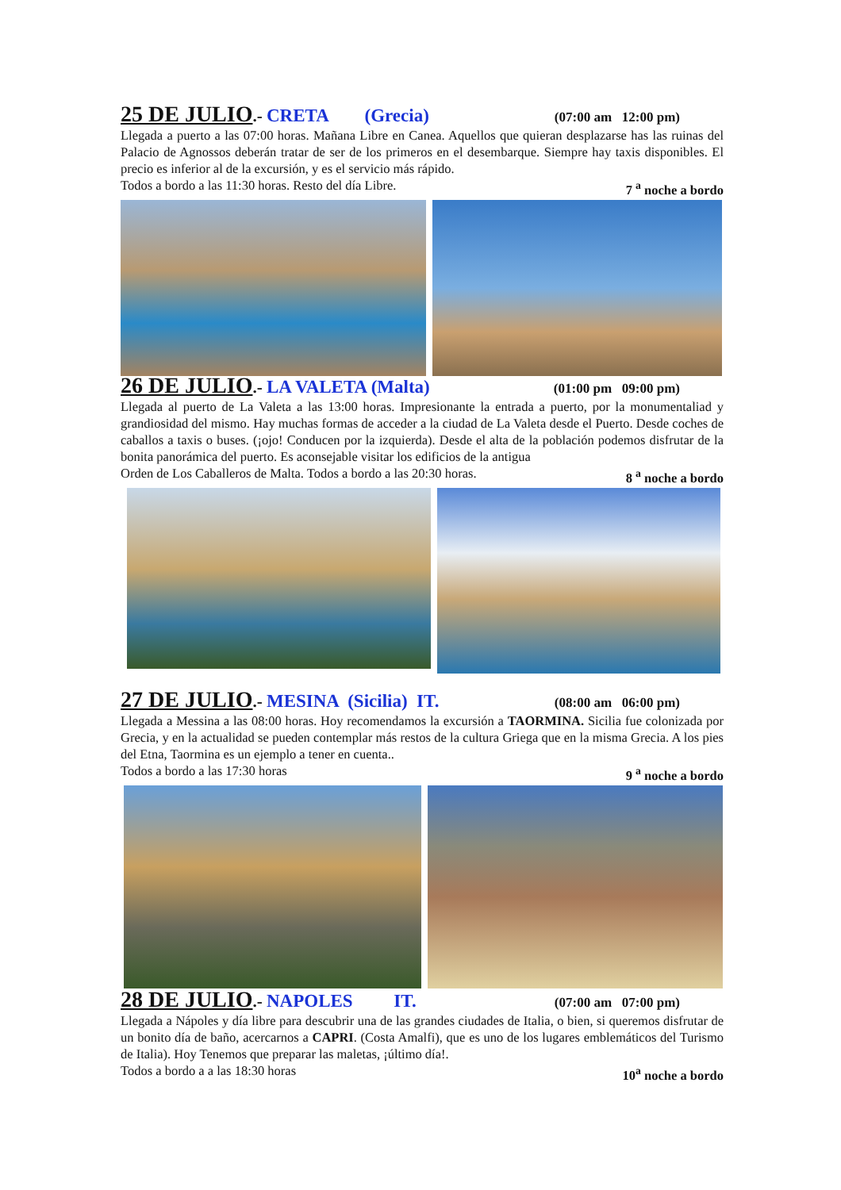25 DE JULIO.- CRETA (Grecia) (07:00 am 12:00 pm)
Llegada a puerto a las 07:00 horas. Mañana Libre en Canea. Aquellos que quieran desplazarse has las ruinas del Palacio de Agnossos deberán tratar de ser de los primeros en el desembarque. Siempre hay taxis disponibles. El precio es inferior al de la excursión, y es el servicio más rápido.
Todos a bordo a las 11:30 horas. Resto del día Libre. 7 <sup>a</sup> noche a bordo
26 DE JULIO.- LA VALETA (Malta) (01:00 pm 09:00 pm)
Llegada al puerto de La Valeta a las 13:00 horas. Impresionante la entrada a puerto, por la monumentaliad y grandiosidad del mismo. Hay muchas formas de acceder a la ciudad de La Valeta desde el Puerto. Desde coches de caballos a taxis o buses. (¡ojo! Conducen por la izquierda). Desde el alta de la población podemos disfrutar de la bonita panorámica del puerto. Es aconsejable visitar los edificios de la antigua
Orden de Los Caballeros de Malta. Todos a bordo a las 20:30 horas. 8 <sup>a</sup> noche a bordo
27 DE JULIO.- MESINA (Sicilia) IT. (08:00 am 06:00 pm)
Llegada a Messina a las 08:00 horas. Hoy recomendamos la excursión a TAORMINA. Sicilia fue colonizada por Grecia, y en la actualidad se pueden contemplar más restos de la cultura Griega que en la misma Grecia. A los pies del Etna, Taormina es un ejemplo a tener en cuenta..
Todos a bordo a las 17:30 horas 9 <sup>a</sup> noche a bordo
28 DE JULIO.- NAPOLES IT. (07:00 am 07:00 pm)
Llegada a Nápoles y día libre para descubrir una de las grandes ciudades de Italia, o bien, si queremos disfrutar de un bonito día de baño, acercarnos a CAPRI. (Costa Amalfi), que es uno de los lugares emblemáticos del Turismo de Italia). Hoy Tenemos que preparar las maletas, ¡último día!.
Todos a bordo a a las 18:30 horas 10<sup>a</sup> noche a bordo